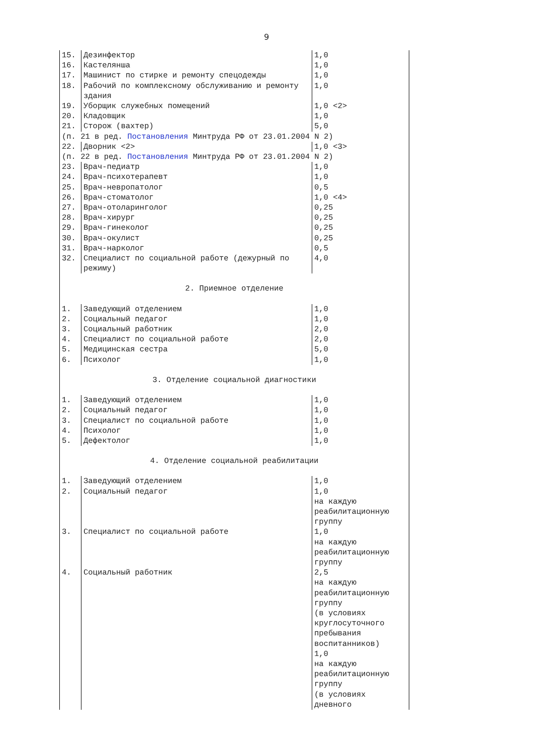9
| 15. | Дезинфектор | 1,0 |
| 16. | Кастелянша | 1,0 |
| 17. | Машинист по стирке и ремонту спецодежды | 1,0 |
| 18. | Рабочий по комплексному обслуживанию и ремонту здания | 1,0 |
| 19. | Уборщик служебных помещений | 1,0 <2> |
| 20. | Кладовщик | 1,0 |
| 21. | Сторож (вахтер) | 5,0 |
| (п. 21 в ред. Постановления Минтруда РФ от 23.01.2004 N 2) | | |
| 22. | Дворник <2> | 1,0 <3> |
| (п. 22 в ред. Постановления Минтруда РФ от 23.01.2004 N 2) | | |
| 23. | Врач-педиатр | 1,0 |
| 24. | Врач-психотерапевт | 1,0 |
| 25. | Врач-невропатолог | 0,5 |
| 26. | Врач-стоматолог | 1,0 <4> |
| 27. | Врач-отоларинголог | 0,25 |
| 28. | Врач-хирург | 0,25 |
| 29. | Врач-гинеколог | 0,25 |
| 30. | Врач-окулист | 0,25 |
| 31. | Врач-нарколог | 0,5 |
| 32. | Специалист по социальной работе (дежурный по режиму) | 4,0 |
| 2. Приемное отделение | | |
| 1. | Заведующий отделением | 1,0 |
| 2. | Социальный педагог | 1,0 |
| 3. | Социальный работник | 2,0 |
| 4. | Специалист по социальной работе | 2,0 |
| 5. | Медицинская сестра | 5,0 |
| 6. | Психолог | 1,0 |
| 3. Отделение социальной диагностики | | |
| 1. | Заведующий отделением | 1,0 |
| 2. | Социальный педагог | 1,0 |
| 3. | Специалист по социальной работе | 1,0 |
| 4. | Психолог | 1,0 |
| 5. | Дефектолог | 1,0 |
| 4. Отделение социальной реабилитации | | |
| 1. | Заведующий отделением | 1,0 |
| 2. | Социальный педагог | 1,0 на каждую реабилитационную группу |
| 3. | Специалист по социальной работе | 1,0 на каждую реабилитационную группу |
| 4. | Социальный работник | 2,5 на каждую реабилитационную группу (в условиях круглосуточного пребывания воспитанников) 1,0 на каждую реабилитационную группу (в условиях дневного |